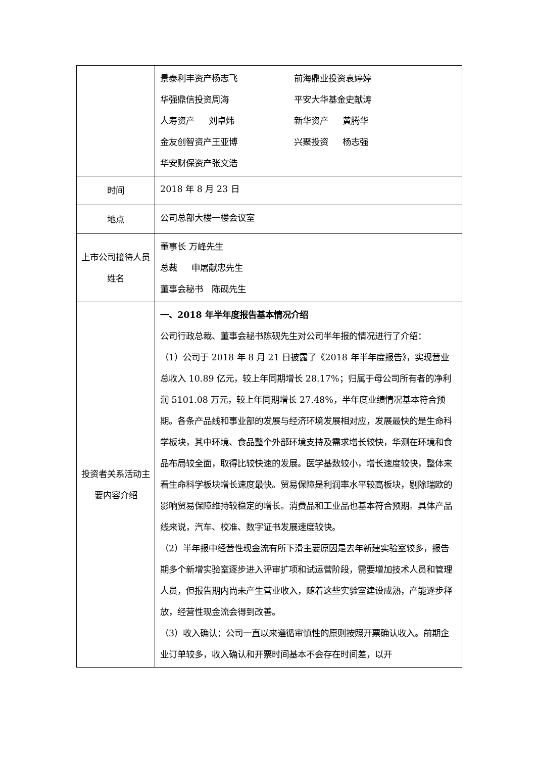| | 景泰利丰资产杨志飞 前海鼎业投资袁婷婷 华强鼎信投资周海 平安大华基金史献涛 人寿资产 刘卓炜 新华资产 黄腾华 金友创智资产王亚博 兴聚投资 杨志强 华安财保资产张文浩 |
| 时间 | 2018 年 8 月 23 日 |
| 地点 | 公司总部大楼一楼会议室 |
| 上市公司接待人员姓名 | 董事长 万峰先生 总裁 申屠献忠先生 董事会秘书 陈砚先生 |
| 投资者关系活动主要内容介绍 | 一、2018 年半年度报告基本情况介绍 公司行政总裁、董事会秘书陈砚先生对公司半年报的情况进行了介绍： （1）公司于 2018 年 8 月 21 日披露了《2018 年半年度报告》，实现营业总收入 10.89 亿元，较上年同期增长 28.17%；归属于母公司所有者的净利润 5101.08 万元，较上年同期增长 27.48%，半年度业绩情况基本符合预期。各条产品线和事业部的发展与经济环境发展相对应，发展最快的是生命科学板块，其中环境、食品整个外部环境支持及需求增长较快，华测在环境和食品布局较全面，取得比较快速的发展。医学基数较小，增长速度较快，整体来看生命科学板块增长速度最快。贸易保障是利润率水平较高板块，剔除瑞欧的影响贸易保障维持较稳定的增长。消费品和工业品也基本符合预期。具体产品线来说，汽车、校准、数字证书发展速度较快。 （2）半年报中经营性现金流有所下滑主要原因是去年新建实验室较多，报告期多个新增实验室逐步进入评审扩项和试运营阶段，需要增加技术人员和管理人员，但报告期内尚未产生营业收入，随着这些实验室建设成熟，产能逐步释放，经营性现金流会得到改善。 （3）收入确认：公司一直以来遵循审慎性的原则按照开票确认收入。前期企业订单较多，收入确认和开票时间基本不会存在时间差，以开 |